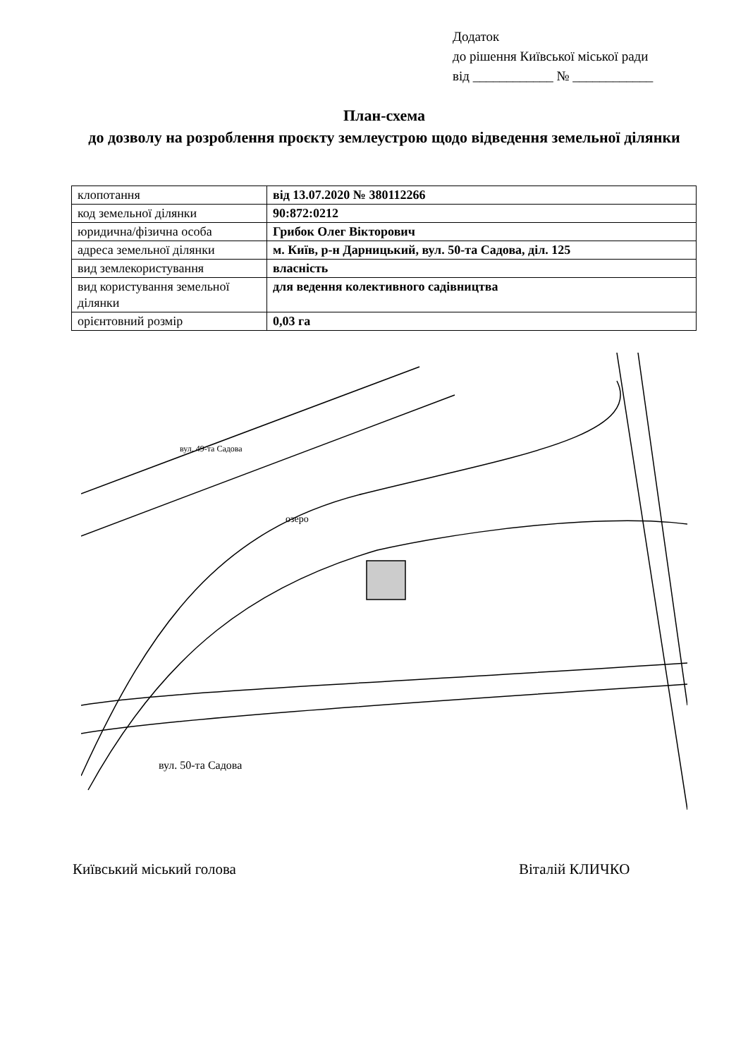Додаток
до рішення Київської міської ради
від ____________ № ____________
План-схема
до дозволу на розроблення проєкту землеустрою щодо відведення земельної ділянки
| клопотання | від 13.07.2020 № 380112266 |
| код земельної ділянки | 90:872:0212 |
| юридична/фізична особа | Грибок Олег Вікторович |
| адреса земельної ділянки | м. Київ, р-н Дарницький, вул. 50-та Садова, діл. 125 |
| вид землекористування | власність |
| вид користування земельної ділянки | для ведення колективного садівництва |
| орієнтовний розмір | 0,03 га |
озеро
вул. 50-та Садова
вул. 49-та Садова
Київський міський голова Віталій КЛИЧКО